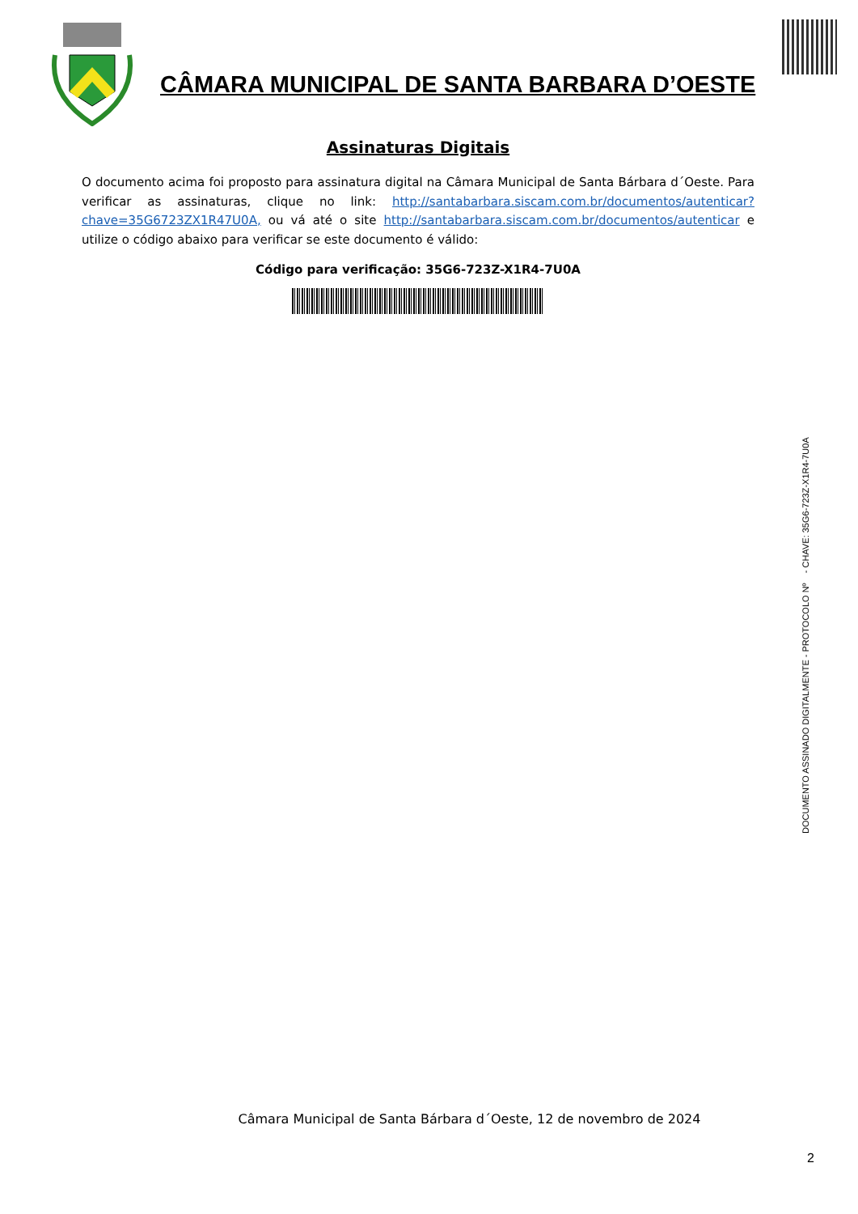CÂMARA MUNICIPAL DE SANTA BARBARA D’OESTE
Assinaturas Digitais
O documento acima foi proposto para assinatura digital na Câmara Municipal de Santa Bárbara d´Oeste. Para verificar as assinaturas, clique no link: http://santabarbara.siscam.com.br/documentos/autenticar?chave=35G6723ZX1R47U0A, ou vá até o site http://santabarbara.siscam.com.br/documentos/autenticar e utilize o código abaixo para verificar se este documento é válido:
Código para verificação: 35G6-723Z-X1R4-7U0A
DOCUMENTO ASSINADO DIGITALMENTE - PROTOCOLO Nº - CHAVE: 35G6-723Z-X1R4-7U0A
Câmara Municipal de Santa Bárbara d´Oeste, 12 de novembro de 2024
2